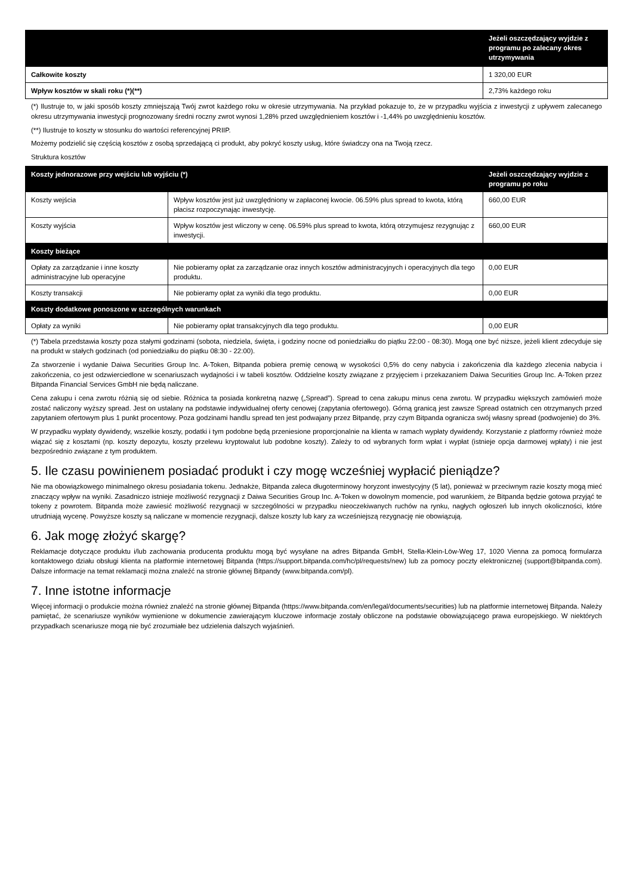| | Jeżeli oszczędzający wyjdzie z programu po zalecany okres utrzymywania |
| --- | --- |
| Całkowite koszty | 1 320,00 EUR |
| Wpływ kosztów w skali roku (*)(**) | 2,73% każdego roku |
(*) Ilustruje to, w jaki sposób koszty zmniejszają Twój zwrot każdego roku w okresie utrzymywania. Na przykład pokazuje to, że w przypadku wyjścia z inwestycji z upływem zalecanego okresu utrzymywania inwestycji prognozowany średni roczny zwrot wynosi 1,28% przed uwzględnieniem kosztów i -1,44% po uwzględnieniu kosztów.
(**) Ilustruje to koszty w stosunku do wartości referencyjnej PRIIP.
Możemy podzielić się częścią kosztów z osobą sprzedającą ci produkt, aby pokryć koszty usług, które świadczy ona na Twoją rzecz.
Struktura kosztów
| Koszty jednorazowe przy wejściu lub wyjściu (*) | | Jeżeli oszczędzający wyjdzie z programu po roku |
| --- | --- | --- |
| Koszty wejścia | Wpływ kosztów jest już uwzględniony w zapłaconej kwocie. 06.59% plus spread to kwota, którą płacisz rozpoczynając inwestycję. | 660,00 EUR |
| Koszty wyjścia | Wpływ kosztów jest wliczony w cenę. 06.59% plus spread to kwota, którą otrzymujesz rezygnując z inwestycji. | 660,00 EUR |
| Koszty bieżące | | |
| Opłaty za zarządzanie i inne koszty administracyjne lub operacyjne | Nie pobieramy opłat za zarządzanie oraz innych kosztów administracyjnych i operacyjnych dla tego produktu. | 0,00 EUR |
| Koszty transakcji | Nie pobieramy opłat za wyniki dla tego produktu. | 0,00 EUR |
| Koszty dodatkowe ponoszone w szczególnych warunkach | | |
| Opłaty za wyniki | Nie pobieramy opłat transakcyjnych dla tego produktu. | 0,00 EUR |
(*) Tabela przedstawia koszty poza stałymi godzinami (sobota, niedziela, święta, i godziny nocne od poniedziałku do piątku 22:00 - 08:30). Mogą one być niższe, jeżeli klient zdecyduje się na produkt w stałych godzinach (od poniedziałku do piątku 08:30 - 22:00).
Za stworzenie i wydanie Daiwa Securities Group Inc. A-Token, Bitpanda pobiera premię cenową w wysokości 0,5% do ceny nabycia i zakończenia dla każdego zlecenia nabycia i zakończenia, co jest odzwierciedlone w scenariuszach wydajności i w tabeli kosztów. Oddzielne koszty związane z przyjęciem i przekazaniem Daiwa Securities Group Inc. A-Token przez Bitpanda Financial Services GmbH nie będą naliczane.
Cena zakupu i cena zwrotu różnią się od siebie. Różnica ta posiada konkretną nazwę („Spread”). Spread to cena zakupu minus cena zwrotu. W przypadku większych zamówień może zostać naliczony wyższy spread. Jest on ustalany na podstawie indywidualnej oferty cenowej (zapytania ofertowego). Górną granicą jest zawsze Spread ostatnich cen otrzymanych przed zapytaniem ofertowym plus 1 punkt procentowy. Poza godzinami handlu spread ten jest podwajany przez Bitpandę, przy czym Bitpanda ogranicza swój własny spread (podwojenie) do 3%.
W przypadku wypłaty dywidendy, wszelkie koszty, podatki i tym podobne będą przeniesione proporcjonalnie na klienta w ramach wypłaty dywidendy. Korzystanie z platformy również może wiązać się z kosztami (np. koszty depozytu, koszty przelewu kryptowalut lub podobne koszty). Zależy to od wybranych form wpłat i wypłat (istnieje opcja darmowej wpłaty) i nie jest bezpośrednio związane z tym produktem.
5. Ile czasu powinienem posiadać produkt i czy mogę wcześniej wypłacić pieniądze?
Nie ma obowiązkowego minimalnego okresu posiadania tokenu. Jednakże, Bitpanda zaleca długoterminowy horyzont inwestycyjny (5 lat), ponieważ w przeciwnym razie koszty mogą mieć znaczący wpływ na wyniki. Zasadniczo istnieje możliwość rezygnacji z Daiwa Securities Group Inc. A-Token w dowolnym momencie, pod warunkiem, że Bitpanda będzie gotowa przyjąć te tokeny z powrotem. Bitpanda może zawiesić możliwość rezygnacji w szczególności w przypadku nieoczekiwanych ruchów na rynku, nagłych ogłoszeń lub innych okoliczności, które utrudniają wycenę. Powyższe koszty są naliczane w momencie rezygnacji, dalsze koszty lub kary za wcześniejszą rezygnację nie obowiązują.
6. Jak mogę złożyć skargę?
Reklamacje dotyczące produktu i/lub zachowania producenta produktu mogą być wysyłane na adres Bitpanda GmbH, Stella-Klein-Löw-Weg 17, 1020 Vienna za pomocą formularza kontaktowego działu obsługi klienta na platformie internetowej Bitpanda (https://support.bitpanda.com/hc/pl/requests/new) lub za pomocy poczty elektronicznej (support@bitpanda.com). Dalsze informacje na temat reklamacji można znaleźć na stronie głównej Bitpandy (www.bitpanda.com/pl).
7. Inne istotne informacje
Więcej informacji o produkcie można również znaleźć na stronie głównej Bitpanda (https://www.bitpanda.com/en/legal/documents/securities) lub na platformie internetowej Bitpanda. Należy pamiętać, że scenariusze wyników wymienione w dokumencie zawierającym kluczowe informacje zostały obliczone na podstawie obowiązującego prawa europejskiego. W niektórych przypadkach scenariusze mogą nie być zrozumiałe bez udzielenia dalszych wyjaśnień.